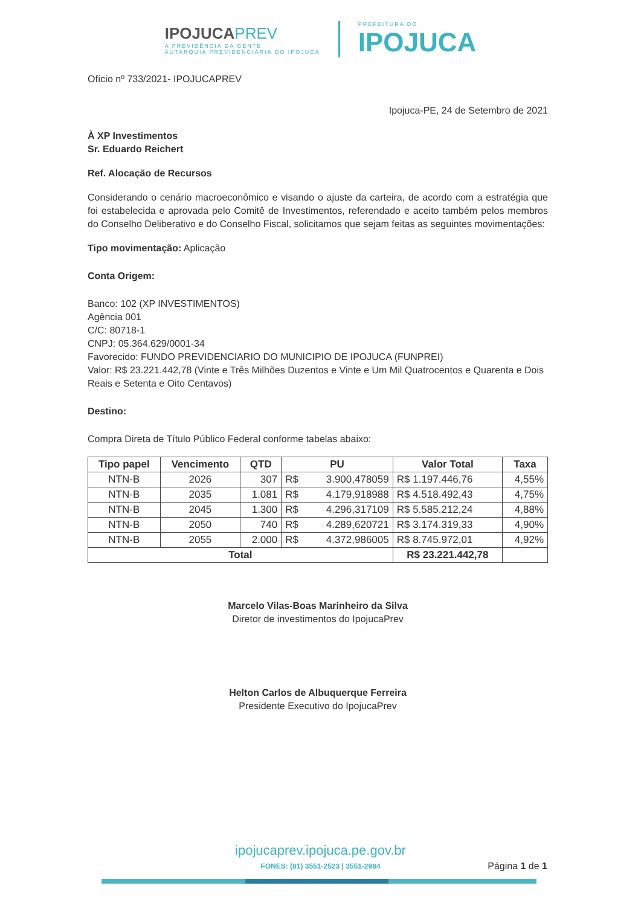IPOJUCAPREV
A PREVIDÊNCIA DA GENTE
AUTARQUIA PREVIDENCIÁRIA DO IPOJUCA
PREFEITURA DO
IPOJUCA
Ofício nº 733/2021- IPOJUCAPREV
Ipojuca-PE, 24 de Setembro de 2021
À XP Investimentos
Sr. Eduardo Reichert
Ref. Alocação de Recursos
Considerando o cenário macroeconômico e visando o ajuste da carteira, de acordo com a estratégia que foi estabelecida e aprovada pelo Comitê de Investimentos, referendado e aceito também pelos membros do Conselho Deliberativo e do Conselho Fiscal, solicitamos que sejam feitas as seguintes movimentações:
Tipo movimentação: Aplicação
Conta Origem:
Banco: 102 (XP INVESTIMENTOS)
Agência 001
C/C: 80718-1
CNPJ: 05.364.629/0001-34
Favorecido: FUNDO PREVIDENCIARIO DO MUNICIPIO DE IPOJUCA (FUNPREI)
Valor: R$ 23.221.442,78 (Vinte e Três Milhões Duzentos e Vinte e Um Mil Quatrocentos e Quarenta e Dois Reais e Setenta e Oito Centavos)
Destino:
Compra Direta de Título Público Federal conforme tabelas abaixo:
| Tipo papel | Vencimento | QTD | PU | | Valor Total | Taxa |
| --- | --- | --- | --- | --- | --- | --- |
| NTN-B | 2026 | 307 | R$ | 3.900,478059 | R$ 1.197.446,76 | 4,55% |
| NTN-B | 2035 | 1.081 | R$ | 4.179,918988 | R$ 4.518.492,43 | 4,75% |
| NTN-B | 2045 | 1.300 | R$ | 4.296,317109 | R$ 5.585.212,24 | 4,88% |
| NTN-B | 2050 | 740 | R$ | 4.289,620721 | R$ 3.174.319,33 | 4,90% |
| NTN-B | 2055 | 2.000 | R$ | 4.372,986005 | R$ 8.745.972,01 | 4,92% |
| Total | | | | | R$ 23.221.442,78 | |
Marcelo Vilas-Boas Marinheiro da Silva
Diretor de investimentos do IpojucaPrev
Helton Carlos de Albuquerque Ferreira
Presidente Executivo do IpojucaPrev
ipojucaprev.ipojuca.pe.gov.br
FONES: (81) 3551-2523 | 3551-2984
Página 1 de 1